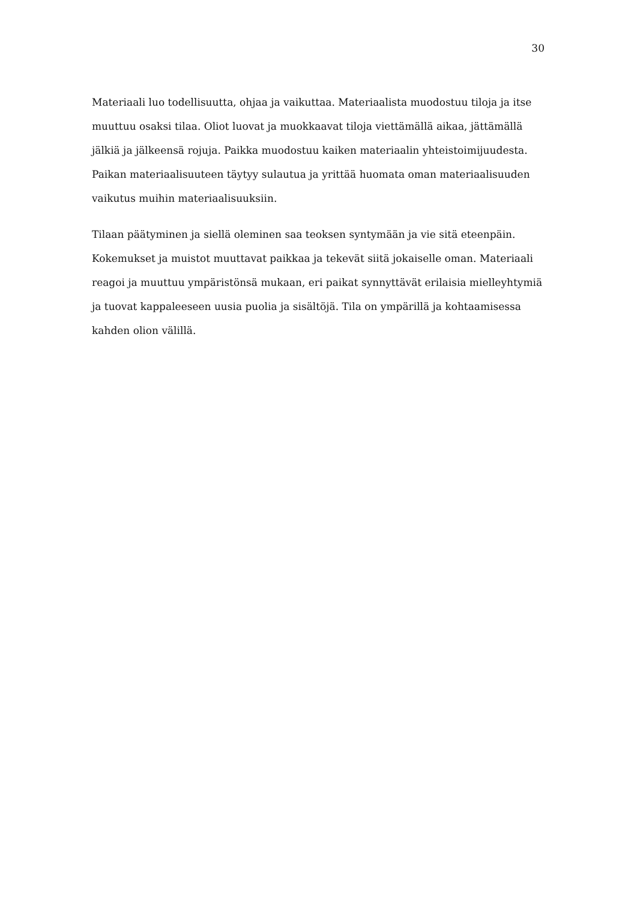30
Materiaali luo todellisuutta, ohjaa ja vaikuttaa. Materiaalista muodostuu tiloja ja itse muuttuu osaksi tilaa. Oliot luovat ja muokkaavat tiloja viettämällä aikaa, jättämällä jälkiä ja jälkeensä rojuja. Paikka muodostuu kaiken materiaalin yhteistoimijuudesta. Paikan materiaalisuuteen täytyy sulautua ja yrittää huomata oman materiaalisuuden vaikutus muihin materiaalisuuksiin.
Tilaan päätyminen ja siellä oleminen saa teoksen syntymään ja vie sitä eteenpäin. Kokemukset ja muistot muuttavat paikkaa ja tekevät siitä jokaiselle oman. Materiaali reagoi ja muuttuu ympäristönsä mukaan, eri paikat synnyttävät erilaisia mielleyhtymiä ja tuovat kappaleeseen uusia puolia ja sisältöjä. Tila on ympärillä ja kohtaamisessa kahden olion välillä.